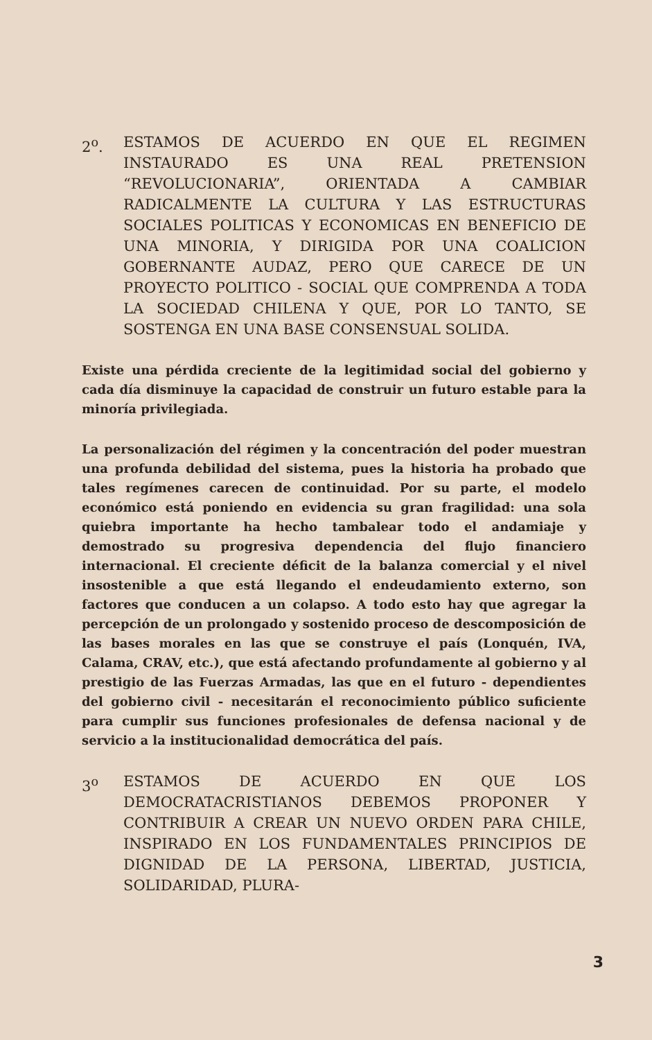2<sup>o</sup>. ESTAMOS DE ACUERDO EN QUE EL REGIMEN INSTAURADO ES UNA REAL PRETENSION “REVOLUCIONARIA”, ORIENTADA A CAMBIAR RADICALMENTE LA CULTURA Y LAS ESTRUCTURAS SOCIALES POLITICAS Y ECONOMICAS EN BENEFICIO DE UNA MINORIA, Y DIRIGIDA POR UNA COALICION GOBERNANTE AUDAZ, PERO QUE CARECE DE UN PROYECTO POLITICO - SOCIAL QUE COMPRENDA A TODA LA SOCIEDAD CHILENA Y QUE, POR LO TANTO, SE SOSTENGA EN UNA BASE CONSENSUAL SOLIDA.
Existe una pérdida creciente de la legitimidad social del gobierno y cada día disminuye la capacidad de construir un futuro estable para la minoría privilegiada.
La personalización del régimen y la concentración del poder muestran una profunda debilidad del sistema, pues la historia ha probado que tales regímenes carecen de continuidad. Por su parte, el modelo económico está poniendo en evidencia su gran fragilidad: una sola quiebra importante ha hecho tambalear todo el andamiaje y demostrado su progresiva dependencia del flujo financiero internacional. El creciente déficit de la balanza comercial y el nivel insostenible a que está llegando el endeudamiento externo, son factores que conducen a un colapso. A todo esto hay que agregar la percepción de un prolongado y sostenido proceso de descomposición de las bases morales en las que se construye el país (Lonquén, IVA, Calama, CRAV, etc.), que está afectando profundamente al gobierno y al prestigio de las Fuerzas Armadas, las que en el futuro - dependientes del gobierno civil - necesitarán el reconocimiento público suficiente para cumplir sus funciones profesionales de defensa nacional y de servicio a la institucionalidad democrática del país.
3<sup>o</sup> ESTAMOS DE ACUERDO EN QUE LOS DEMOCRATACRISTIANOS DEBEMOS PROPONER Y CONTRIBUIR A CREAR UN NUEVO ORDEN PARA CHILE, INSPIRADO EN LOS FUNDAMENTALES PRINCIPIOS DE DIGNIDAD DE LA PERSONA, LIBERTAD, JUSTICIA, SOLIDARIDAD, PLURA-
3